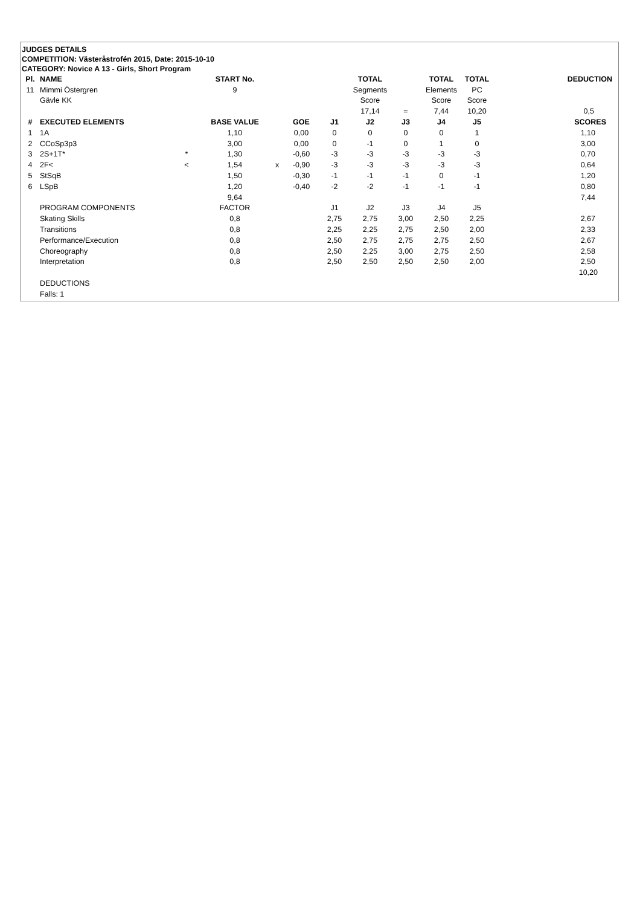JUDGES DETAILS
COMPETITION: Västeråstrofén 2015, Date: 2015-10-10
CATEGORY: Novice A 13 - Girls, Short Program
| Pl. | NAME | | START No. | | | | TOTAL | | TOTAL | TOTAL | DEDUCTION |
| --- | --- | --- | --- | --- | --- | --- | --- | --- | --- | --- | --- |
| 11 | Mimmi Östergren | | 9 | | | | Segments | | Elements | PC | |
| | Gävle KK | | | | | | Score | | Score | Score | |
| | | | | | | | 17,14 | = | 7,44 | 10,20 | 0,5 |
| # | EXECUTED ELEMENTS | | BASE VALUE | | GOE | J1 | J2 | J3 | J4 | J5 | SCORES |
| 1 | 1A | | 1,10 | | 0,00 | 0 | 0 | 0 | 0 | 1 | 1,10 |
| 2 | CCoSp3p3 | | 3,00 | | 0,00 | 0 | -1 | 0 | 1 | 0 | 3,00 |
| 3 | 2S+1T* | * | 1,30 | | -0,60 | -3 | -3 | -3 | -3 | -3 | 0,70 |
| 4 | 2F< | < | 1,54 | x | -0,90 | -3 | -3 | -3 | -3 | -3 | 0,64 |
| 5 | StSqB | | 1,50 | | -0,30 | -1 | -1 | -1 | 0 | -1 | 1,20 |
| 6 | LSpB | | 1,20 | | -0,40 | -2 | -2 | -1 | -1 | -1 | 0,80 |
| | | | 9,64 | | | | | | | | 7,44 |
| | PROGRAM COMPONENTS | | FACTOR | | | J1 | J2 | J3 | J4 | J5 | |
| | Skating Skills | | 0,8 | | | 2,75 | 2,75 | 3,00 | 2,50 | 2,25 | 2,67 |
| | Transitions | | 0,8 | | | 2,25 | 2,25 | 2,75 | 2,50 | 2,00 | 2,33 |
| | Performance/Execution | | 0,8 | | | 2,50 | 2,75 | 2,75 | 2,75 | 2,50 | 2,67 |
| | Choreography | | 0,8 | | | 2,50 | 2,25 | 3,00 | 2,75 | 2,50 | 2,58 |
| | Interpretation | | 0,8 | | | 2,50 | 2,50 | 2,50 | 2,50 | 2,00 | 2,50 |
| | | | | | | | | | | | 10,20 |
| | DEDUCTIONS | | | | | | | | | | |
| | Falls: 1 | | | | | | | | | | |